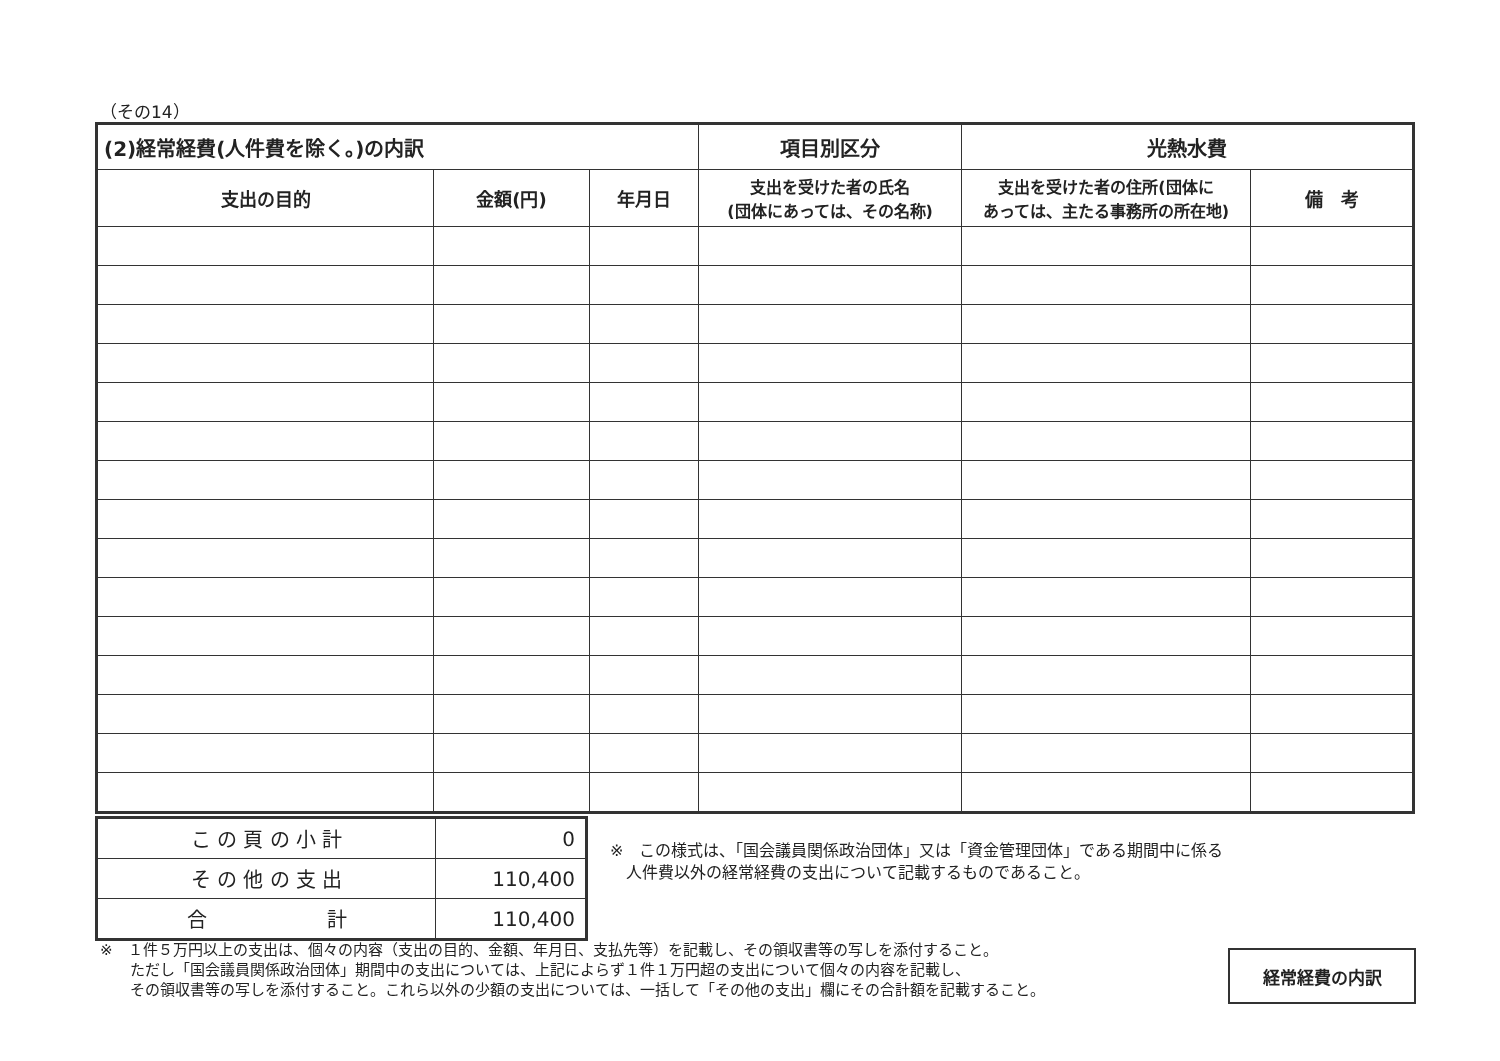（その14）
| (2)経常経費(人件費を除く。)の内訳 | | | 項目別区分 | 光熱水費 | |
| --- | --- | --- | --- | --- | --- |
| 支出の目的 | 金額(円) | 年月日 | 支出を受けた者の氏名 (団体にあっては、その名称) | 支出を受けた者の住所(団体に あっては、主たる事務所の所在地) | 備 考 |
| こ の 頁 の 小 計 | 0 |
| そ の 他 の 支 出 | 110,400 |
| 合 計 | 110,400 |
※　この様式は、「国会議員関係政治団体」又は「資金管理団体」である期間中に係る
　人件費以外の経常経費の支出について記載するものであること。
※　１件５万円以上の支出は、個々の内容（支出の目的、金額、年月日、支払先等）を記載し、その領収書等の写しを添付すること。
　　ただし「国会議員関係政治団体」期間中の支出については、上記によらず１件１万円超の支出について個々の内容を記載し、
　　その領収書等の写しを添付すること。これら以外の少額の支出については、一括して「その他の支出」欄にその合計額を記載すること。
経常経費の内訳